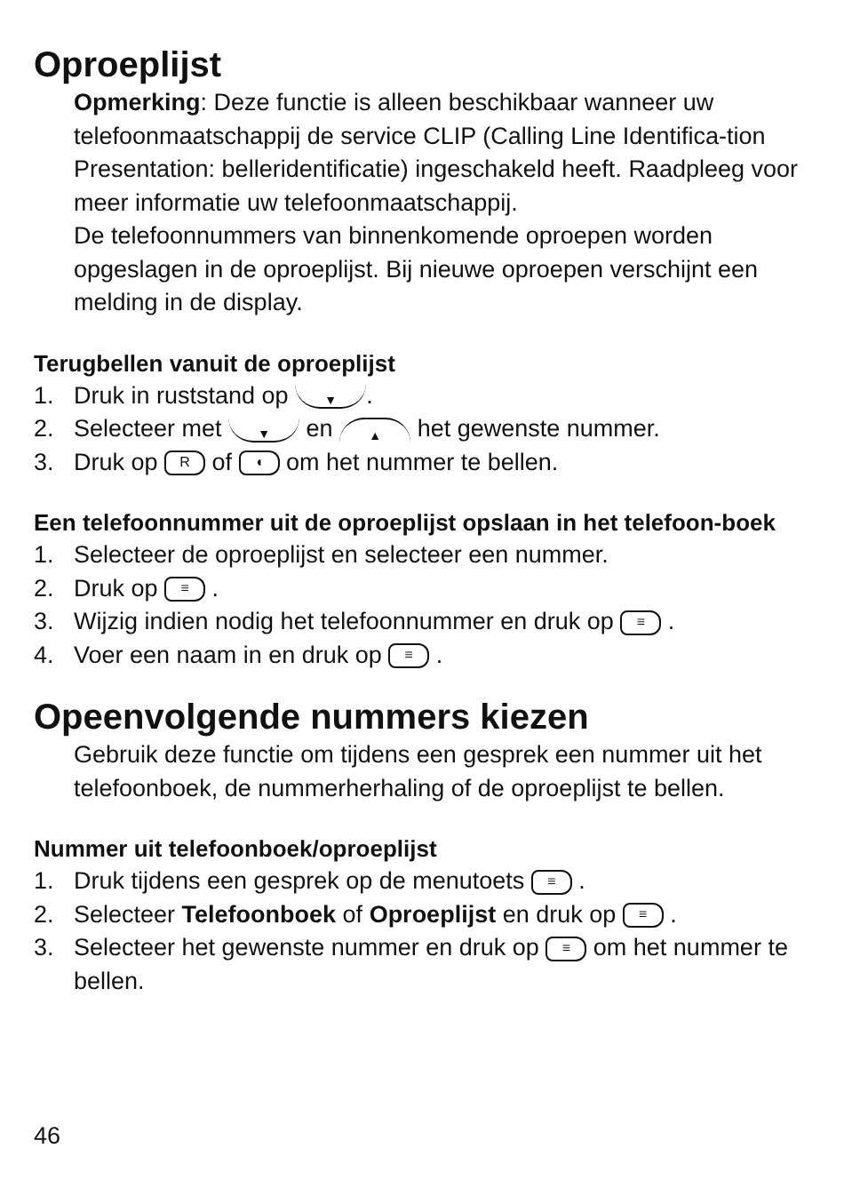Oproeplijst
Opmerking: Deze functie is alleen beschikbaar wanneer uw telefoonmaatschappij de service CLIP (Calling Line Identifica-tion Presentation: belleridentificatie) ingeschakeld heeft. Raadpleeg voor meer informatie uw telefoonmaatschappij.
De telefoonnummers van binnenkomende oproepen worden opgeslagen in de oproeplijst. Bij nieuwe oproepen verschijnt een melding in de display.
Terugbellen vanuit de oproeplijst
1. Druk in ruststand op ▼.
2. Selecteer met ▼ en ▲ het gewenste nummer.
3. Druk op R of ◖ om het nummer te bellen.
Een telefoonnummer uit de oproeplijst opslaan in het telefoon-boek
1. Selecteer de oproeplijst en selecteer een nummer.
2. Druk op ≡ .
3. Wijzig indien nodig het telefoonnummer en druk op ≡ .
4. Voer een naam in en druk op ≡ .
Opeenvolgende nummers kiezen
Gebruik deze functie om tijdens een gesprek een nummer uit het telefoonboek, de nummerherhaling of de oproeplijst te bellen.
Nummer uit telefoonboek/oproeplijst
1. Druk tijdens een gesprek op de menutoets ≡ .
2. Selecteer Telefoonboek of Oproeplijst en druk op ≡ .
3. Selecteer het gewenste nummer en druk op ≡ om het nummer te bellen.
46